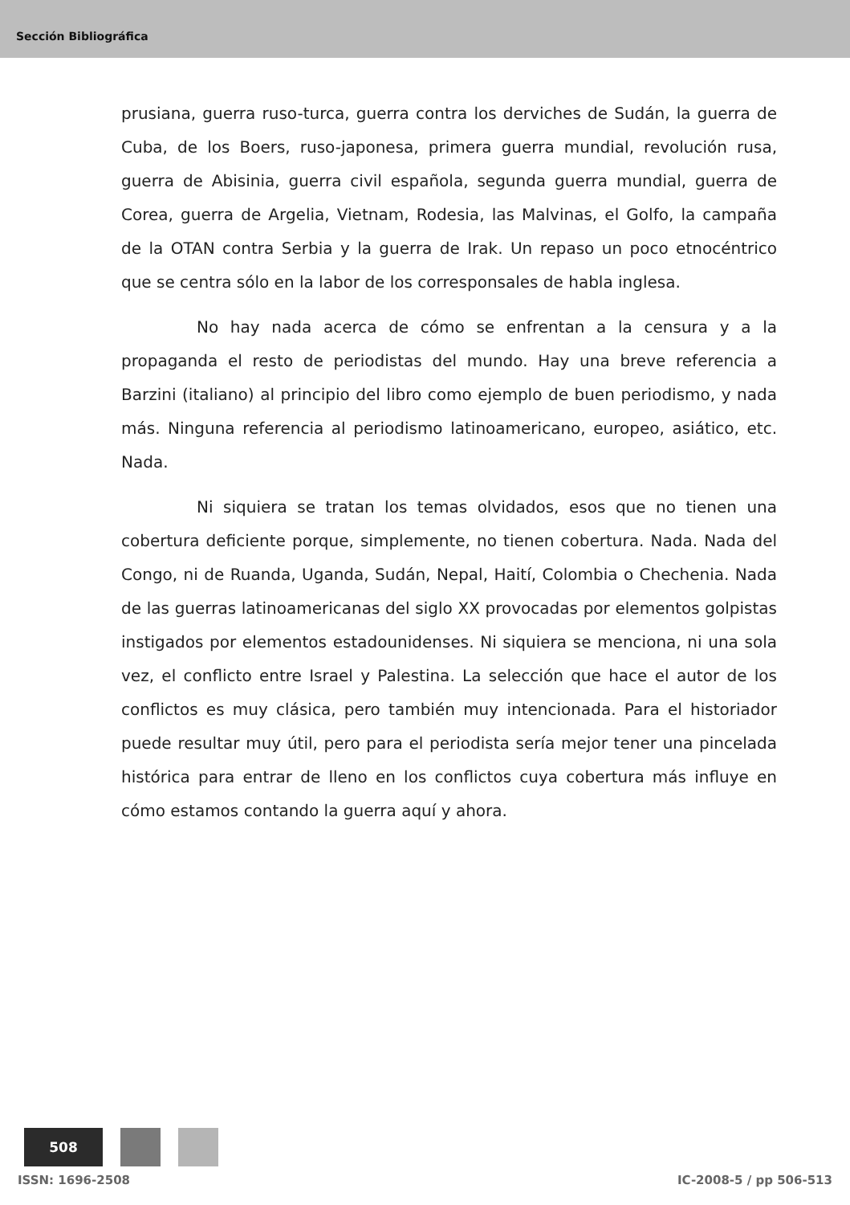Sección Bibliográfica
prusiana, guerra ruso-turca, guerra contra los derviches de Sudán, la guerra de Cuba, de los Boers, ruso-japonesa, primera guerra mundial, revolución rusa, guerra de Abisinia, guerra civil española, segunda guerra mundial, guerra de Corea, guerra de Argelia, Vietnam, Rodesia, las Malvinas, el Golfo, la campaña de la OTAN contra Serbia y la guerra de Irak. Un repaso un poco etnocéntrico que se centra sólo en la labor de los corresponsales de habla inglesa.
No hay nada acerca de cómo se enfrentan a la censura y a la propaganda el resto de periodistas del mundo. Hay una breve referencia a Barzini (italiano) al principio del libro como ejemplo de buen periodismo, y nada más. Ninguna referencia al periodismo latinoamericano, europeo, asiático, etc. Nada.
Ni siquiera se tratan los temas olvidados, esos que no tienen una cobertura deficiente porque, simplemente, no tienen cobertura. Nada. Nada del Congo, ni de Ruanda, Uganda, Sudán, Nepal, Haití, Colombia o Chechenia. Nada de las guerras latinoamericanas del siglo XX provocadas por elementos golpistas instigados por elementos estadounidenses. Ni siquiera se menciona, ni una sola vez, el conflicto entre Israel y Palestina. La selección que hace el autor de los conflictos es muy clásica, pero también muy intencionada. Para el historiador puede resultar muy útil, pero para el periodista sería mejor tener una pincelada histórica para entrar de lleno en los conflictos cuya cobertura más influye en cómo estamos contando la guerra aquí y ahora.
508
ISSN: 1696-2508 IC-2008-5 / pp 506-513